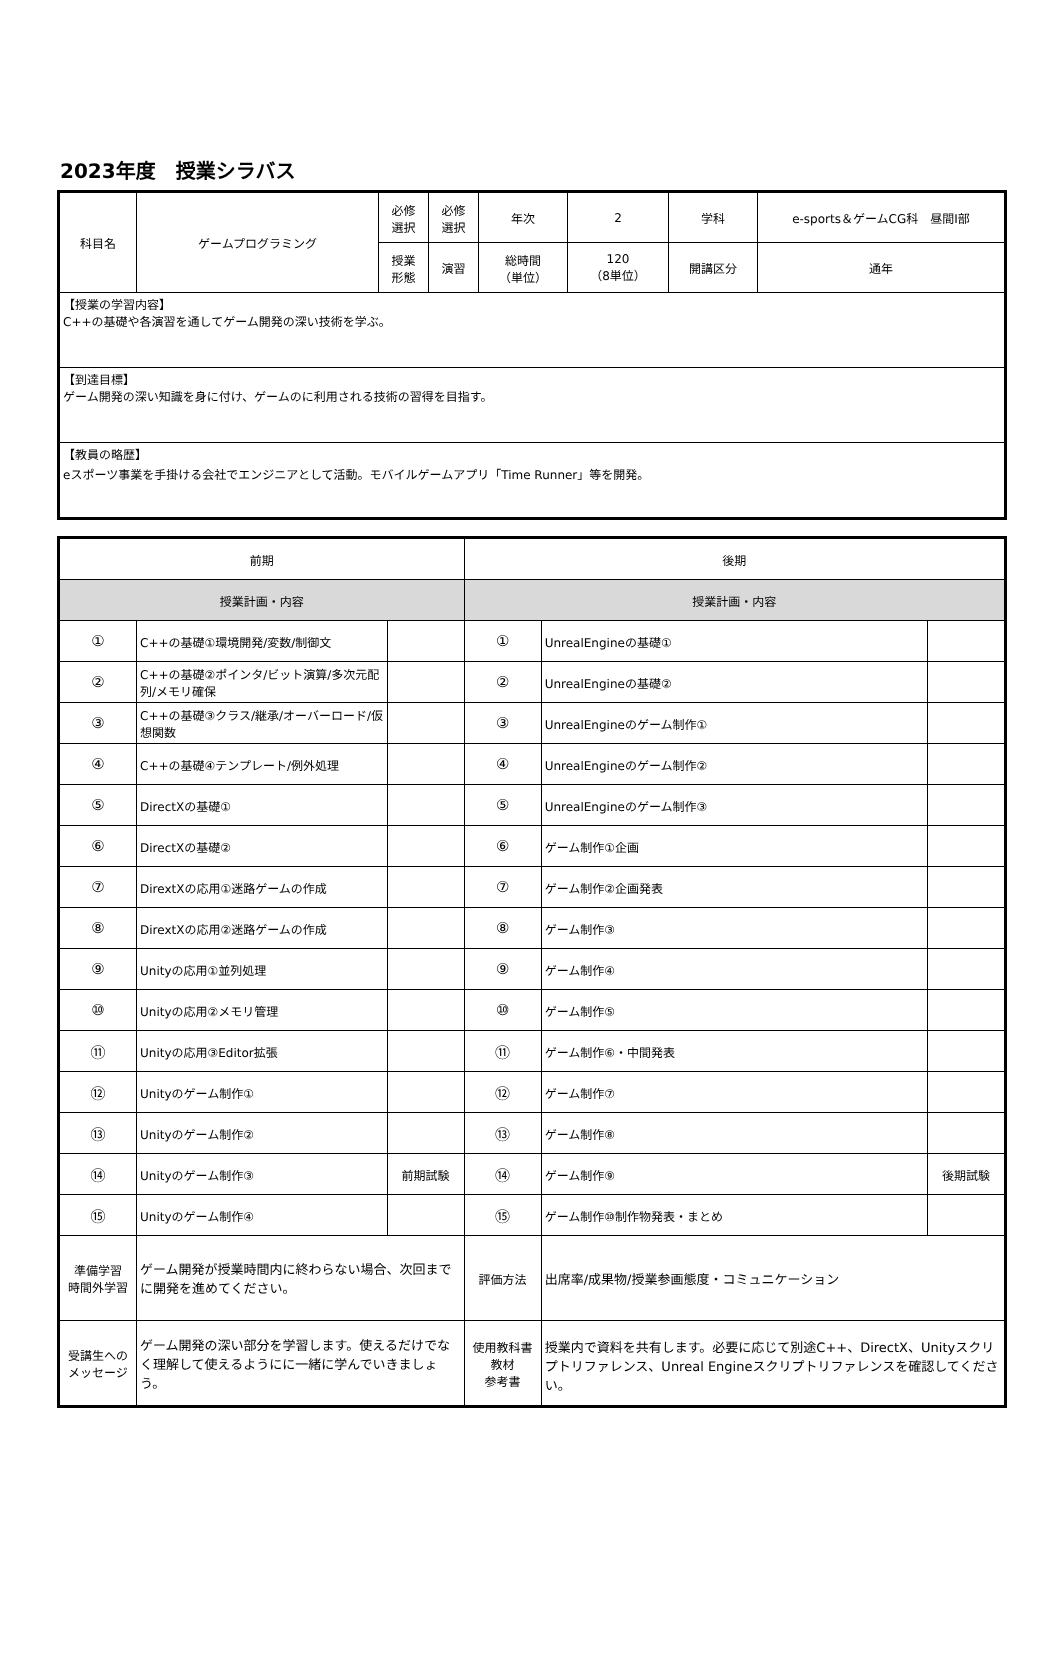2023年度　授業シラバス
| 科目名 | ゲームプログラミング | 必修 選択 | 必修 選択 | 年次 | 2 | 学科 | e-sports＆ゲームCG科 昼間Ⅰ部 |
| | | 授業 形態 | 演習 | 総時間 （単位） | 120 （8単位） | 開講区分 | 通年 |
| 【授業の学習内容】 C++の基礎や各演習を通してゲーム開発の深い技術を学ぶ。 | | | | | | | |
| 【到達目標】 ゲーム開発の深い知識を身に付け、ゲームのに利用される技術の習得を目指す。 | | | | | | | |
| 【教員の略歴】 eスポーツ事業を手掛ける会社でエンジニアとして活動。モバイルゲームアプリ「Time Runner」等を開発。 | | | | | | | |
| 前期 | | | 後期 | | |
| 授業計画・内容 | | | 授業計画・内容 | | |
| ① | C++の基礎①環境開発/変数/制御文 | | ① | UnrealEngineの基礎① | |
| ② | C++の基礎②ポインタ/ビット演算/多次元配列/メモリ確保 | | ② | UnrealEngineの基礎② | |
| ③ | C++の基礎③クラス/継承/オーバーロード/仮想関数 | | ③ | UnrealEngineのゲーム制作① | |
| ④ | C++の基礎④テンプレート/例外処理 | | ④ | UnrealEngineのゲーム制作② | |
| ⑤ | DirectXの基礎① | | ⑤ | UnrealEngineのゲーム制作③ | |
| ⑥ | DirectXの基礎② | | ⑥ | ゲーム制作①企画 | |
| ⑦ | DirextXの応用①迷路ゲームの作成 | | ⑦ | ゲーム制作②企画発表 | |
| ⑧ | DirextXの応用②迷路ゲームの作成 | | ⑧ | ゲーム制作③ | |
| ⑨ | Unityの応用①並列処理 | | ⑨ | ゲーム制作④ | |
| ⑩ | Unityの応用②メモリ管理 | | ⑩ | ゲーム制作⑤ | |
| ⑪ | Unityの応用③Editor拡張 | | ⑪ | ゲーム制作⑥・中間発表 | |
| ⑫ | Unityのゲーム制作① | | ⑫ | ゲーム制作⑦ | |
| ⑬ | Unityのゲーム制作② | | ⑬ | ゲーム制作⑧ | |
| ⑭ | Unityのゲーム制作③ | 前期試験 | ⑭ | ゲーム制作⑨ | 後期試験 |
| ⑮ | Unityのゲーム制作④ | | ⑮ | ゲーム制作⑩制作物発表・まとめ | |
| 準備学習 時間外学習 | ゲーム開発が授業時間内に終わらない場合、次回までに開発を進めてください。 | | 評価方法 | 出席率/成果物/授業参画態度・コミュニケーション | |
| 受講生への メッセージ | ゲーム開発の深い部分を学習します。使えるだけでなく理解して使えるようにに一緒に学んでいきましょう。 | | 使用教科書 教材 参考書 | 授業内で資料を共有します。必要に応じて別途C++、DirectX、Unityスクリプトリファレンス、Unreal Engineスクリプトリファレンスを確認してください。 | |